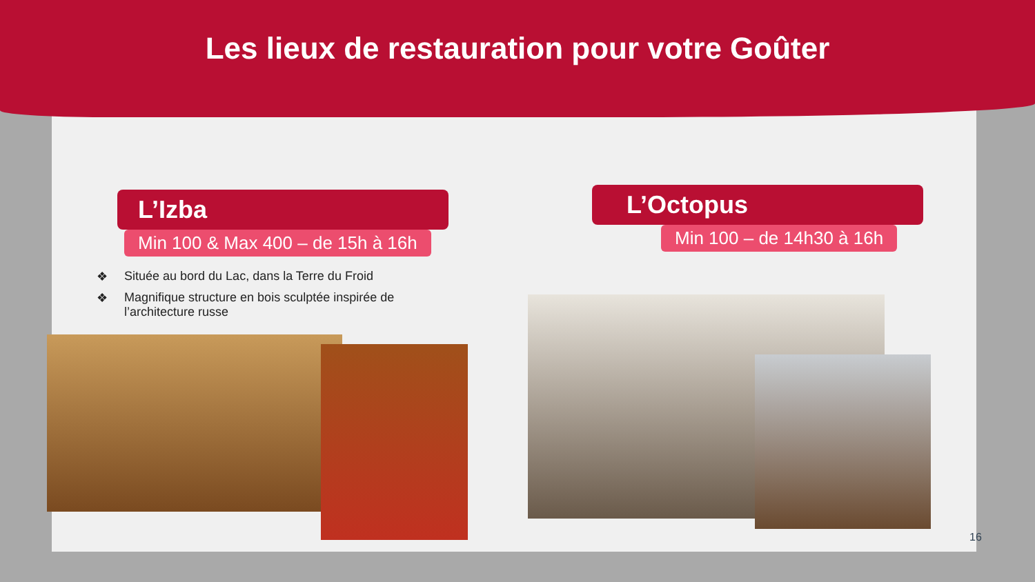Les lieux de restauration pour votre Goûter
L’Izba
Min 100 & Max 400 – de 15h à 16h
❖ Située au bord du Lac, dans la Terre du Froid
❖ Magnifique structure en bois sculptée inspirée de l’architecture russe
L’Octopus
Min 100 – de 14h30 à 16h
16